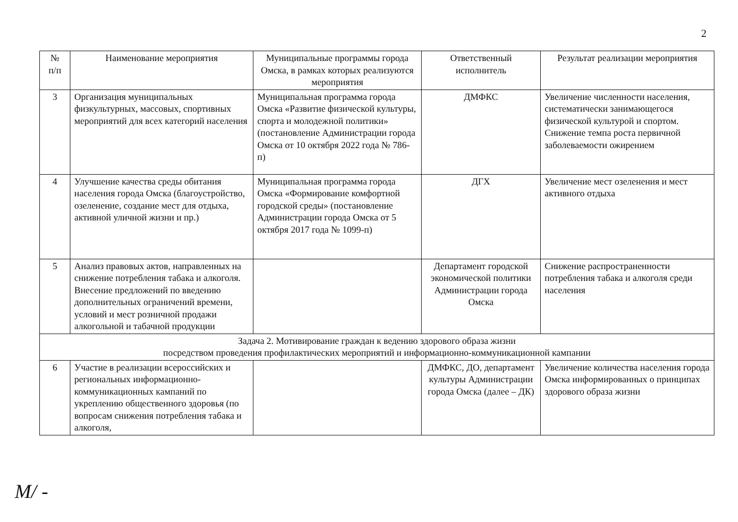2
| № п/п | Наименование мероприятия | Муниципальные программы города Омска, в рамках которых реализуются мероприятия | Ответственный исполнитель | Результат реализации мероприятия |
| --- | --- | --- | --- | --- |
| 3 | Организация муниципальных физкультурных, массовых, спортивных мероприятий для всех категорий населения | Муниципальная программа города Омска «Развитие физической культуры, спорта и молодежной политики» (постановление Администрации города Омска от 10 октября 2022 года № 786-п) | ДМФКС | Увеличение численности населения, систематически занимающегося физической культурой и спортом. Снижение темпа роста первичной заболеваемости ожирением |
| 4 | Улучшение качества среды обитания населения города Омска (благоустройство, озеленение, создание мест для отдыха, активной уличной жизни и пр.) | Муниципальная программа города Омска «Формирование комфортной городской среды» (постановление Администрации города Омска от 5 октября 2017 года № 1099-п) | ДГХ | Увеличение мест озеленения и мест активного отдыха |
| 5 | Анализ правовых актов, направленных на снижение потребления табака и алкоголя. Внесение предложений по введению дополнительных ограничений времени, условий и мест розничной продажи алкогольной и табачной продукции | | Департамент городской экономической политики Администрации города Омска | Снижение распространенности потребления табака и алкоголя среди населения |
| Задача 2. Мотивирование граждан к ведению здорового образа жизни посредством проведения профилактических мероприятий и информационно-коммуникационной кампании | | | | |
| 6 | Участие в реализации всероссийских и региональных информационно-коммуникационных кампаний по укреплению общественного здоровья (по вопросам снижения потребления табака и алкоголя, | | ДМФКС, ДО, департамент культуры Администрации города Омска (далее – ДК) | Увеличение количества населения города Омска информированных о принципах здорового образа жизни |
M/ -